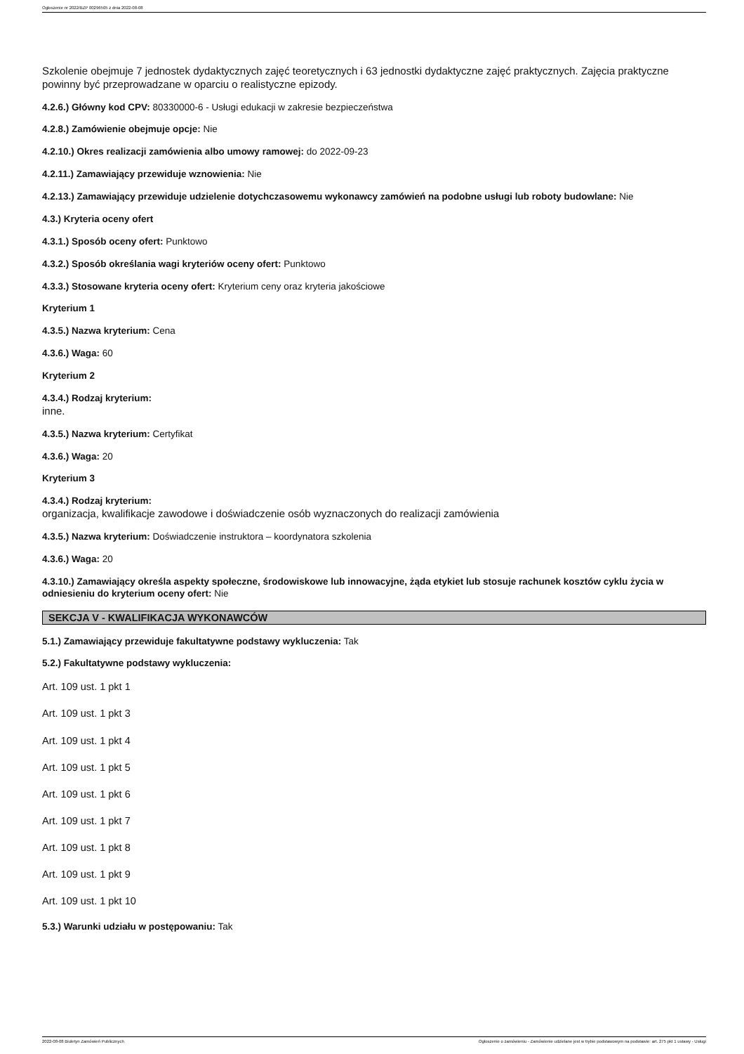Ogłoszenie nr 2022/BZP 00296505 z dnia 2022-08-08
Szkolenie obejmuje 7 jednostek dydaktycznych zajęć teoretycznych i 63 jednostki dydaktyczne zajęć praktycznych. Zajęcia praktyczne powinny być przeprowadzane w oparciu o realistyczne epizody.
4.2.6.) Główny kod CPV: 80330000-6 - Usługi edukacji w zakresie bezpieczeństwa
4.2.8.) Zamówienie obejmuje opcje: Nie
4.2.10.) Okres realizacji zamówienia albo umowy ramowej: do 2022-09-23
4.2.11.) Zamawiający przewiduje wznowienia: Nie
4.2.13.) Zamawiający przewiduje udzielenie dotychczasowemu wykonawcy zamówień na podobne usługi lub roboty budowlane: Nie
4.3.) Kryteria oceny ofert
4.3.1.) Sposób oceny ofert: Punktowo
4.3.2.) Sposób określania wagi kryteriów oceny ofert: Punktowo
4.3.3.) Stosowane kryteria oceny ofert: Kryterium ceny oraz kryteria jakościowe
Kryterium 1
4.3.5.) Nazwa kryterium: Cena
4.3.6.) Waga: 60
Kryterium 2
4.3.4.) Rodzaj kryterium:
inne.
4.3.5.) Nazwa kryterium: Certyfikat
4.3.6.) Waga: 20
Kryterium 3
4.3.4.) Rodzaj kryterium:
organizacja, kwalifikacje zawodowe i doświadczenie osób wyznaczonych do realizacji zamówienia
4.3.5.) Nazwa kryterium: Doświadczenie instruktora – koordynatora szkolenia
4.3.6.) Waga: 20
4.3.10.) Zamawiający określa aspekty społeczne, środowiskowe lub innowacyjne, żąda etykiet lub stosuje rachunek kosztów cyklu życia w odniesieniu do kryterium oceny ofert: Nie
SEKCJA V - KWALIFIKACJA WYKONAWCÓW
5.1.) Zamawiający przewiduje fakultatywne podstawy wykluczenia: Tak
5.2.) Fakultatywne podstawy wykluczenia:
Art. 109 ust. 1 pkt 1
Art. 109 ust. 1 pkt 3
Art. 109 ust. 1 pkt 4
Art. 109 ust. 1 pkt 5
Art. 109 ust. 1 pkt 6
Art. 109 ust. 1 pkt 7
Art. 109 ust. 1 pkt 8
Art. 109 ust. 1 pkt 9
Art. 109 ust. 1 pkt 10
5.3.) Warunki udziału w postępowaniu: Tak
2022-08-08 Biuletyn Zamówień Publicznych Ogłoszenie o zamówieniu - Zamówienie udzielane jest w trybie podstawowym na podstawie: art. 275 pkt 1 ustawy - Usługi